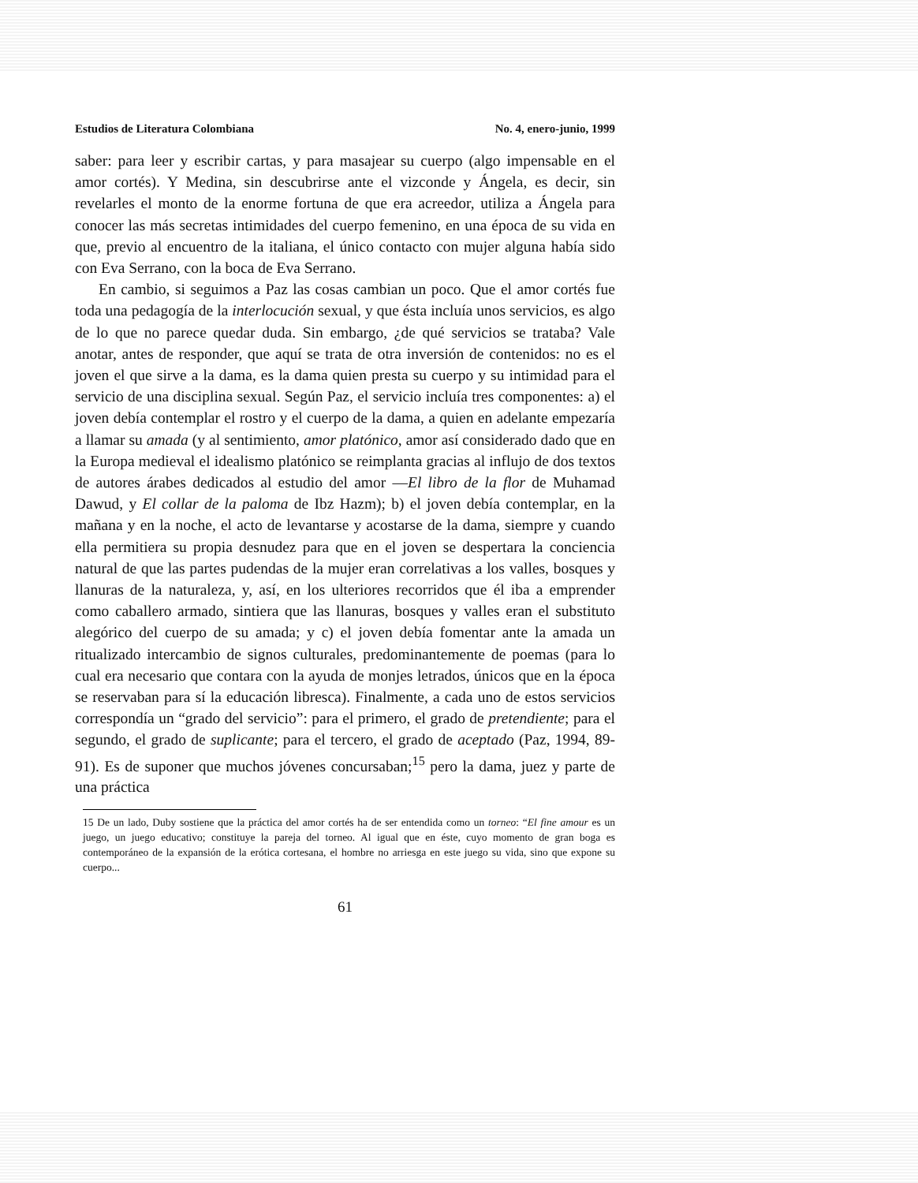Estudios de Literatura Colombiana No. 4, enero-junio, 1999
saber: para leer y escribir cartas, y para masajear su cuerpo (algo impensable en el amor cortés). Y Medina, sin descubrirse ante el vizconde y Ángela, es decir, sin revelarles el monto de la enorme fortuna de que era acreedor, utiliza a Ángela para conocer las más secretas intimidades del cuerpo femenino, en una época de su vida en que, previo al encuentro de la italiana, el único contacto con mujer alguna había sido con Eva Serrano, con la boca de Eva Serrano.
En cambio, si seguimos a Paz las cosas cambian un poco. Que el amor cortés fue toda una pedagogía de la interlocución sexual, y que ésta incluía unos servicios, es algo de lo que no parece quedar duda. Sin embargo, ¿de qué servicios se trataba? Vale anotar, antes de responder, que aquí se trata de otra inversión de contenidos: no es el joven el que sirve a la dama, es la dama quien presta su cuerpo y su intimidad para el servicio de una disciplina sexual. Según Paz, el servicio incluía tres componentes: a) el joven debía contemplar el rostro y el cuerpo de la dama, a quien en adelante empezaría a llamar su amada (y al sentimiento, amor platónico, amor así considerado dado que en la Europa medieval el idealismo platónico se reimplanta gracias al influjo de dos textos de autores árabes dedicados al estudio del amor —El libro de la flor de Muhamad Dawud, y El collar de la paloma de Ibz Hazm); b) el joven debía contemplar, en la mañana y en la noche, el acto de levantarse y acostarse de la dama, siempre y cuando ella permitiera su propia desnudez para que en el joven se despertara la conciencia natural de que las partes pudendas de la mujer eran correlativas a los valles, bosques y llanuras de la naturaleza, y, así, en los ulteriores recorridos que él iba a emprender como caballero armado, sintiera que las llanuras, bosques y valles eran el substituto alegórico del cuerpo de su amada; y c) el joven debía fomentar ante la amada un ritualizado intercambio de signos culturales, predominantemente de poemas (para lo cual era necesario que contara con la ayuda de monjes letrados, únicos que en la época se reservaban para sí la educación libresca). Finalmente, a cada uno de estos servicios correspondía un “grado del servicio”: para el primero, el grado de pretendiente; para el segundo, el grado de suplicante; para el tercero, el grado de aceptado (Paz, 1994, 89-91). Es de suponer que muchos jóvenes concursaban;<sup>15</sup> pero la dama, juez y parte de una práctica
15 De un lado, Duby sostiene que la práctica del amor cortés ha de ser entendida como un torneo: “El fine amour es un juego, un juego educativo; constituye la pareja del torneo. Al igual que en éste, cuyo momento de gran boga es contemporáneo de la expansión de la erótica cortesana, el hombre no arriesga en este juego su vida, sino que expone su cuerpo...
61